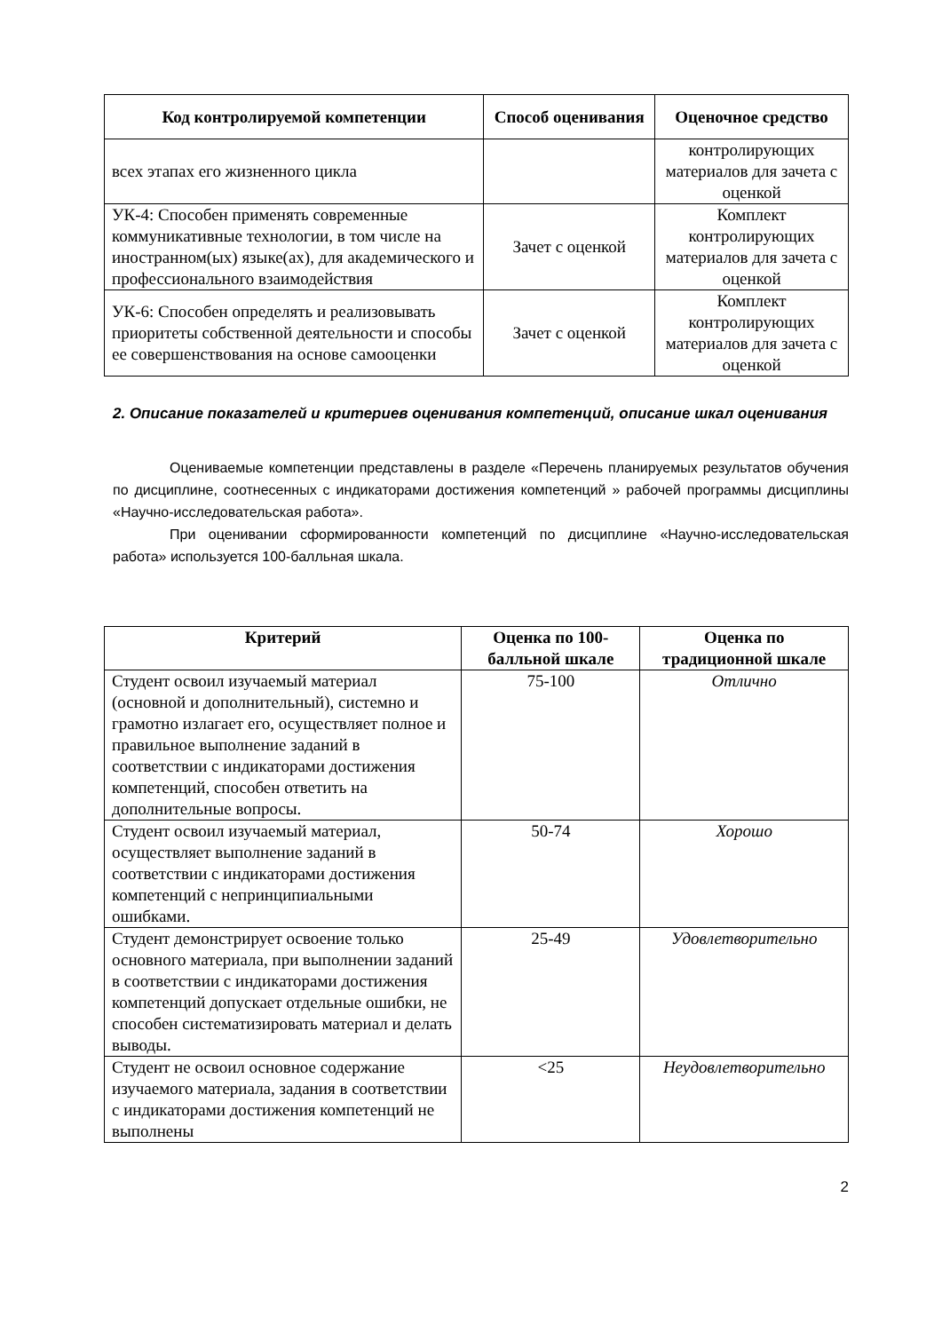| Код контролируемой компетенции | Способ оценивания | Оценочное средство |
| --- | --- | --- |
| всех этапах его жизненного цикла | | контролирующих материалов для зачета с оценкой |
| УК-4: Способен применять современные коммуникативные технологии, в том числе на иностранном(ых) языке(ах), для академического и профессионального взаимодействия | Зачет с оценкой | Комплект контролирующих материалов для зачета с оценкой |
| УК-6: Способен определять и реализовывать приоритеты собственной деятельности и способы ее совершенствования на основе самооценки | Зачет с оценкой | Комплект контролирующих материалов для зачета с оценкой |
2. Описание показателей и критериев оценивания компетенций, описание шкал оценивания
Оцениваемые компетенции представлены в разделе «Перечень планируемых результатов обучения по дисциплине, соотнесенных с индикаторами достижения компетенций » рабочей программы дисциплины «Научно-исследовательская работа».
При оценивании сформированности компетенций по дисциплине «Научно-исследовательская работа» используется 100-балльная шкала.
| Критерий | Оценка по 100-балльной шкале | Оценка по традиционной шкале |
| --- | --- | --- |
| Студент освоил изучаемый материал (основной и дополнительный), системно и грамотно излагает его, осуществляет полное и правильное выполнение заданий в соответствии с индикаторами достижения компетенций, способен ответить на дополнительные вопросы. | 75-100 | Отлично |
| Студент освоил изучаемый материал, осуществляет выполнение заданий в соответствии с индикаторами достижения компетенций с непринципиальными ошибками. | 50-74 | Хорошо |
| Студент демонстрирует освоение только основного материала, при выполнении заданий в соответствии с индикаторами достижения компетенций допускает отдельные ошибки, не способен систематизировать материал и делать выводы. | 25-49 | Удовлетворительно |
| Студент не освоил основное содержание изучаемого материала, задания в соответствии с индикаторами достижения компетенций не выполнены | <25 | Неудовлетворительно |
2